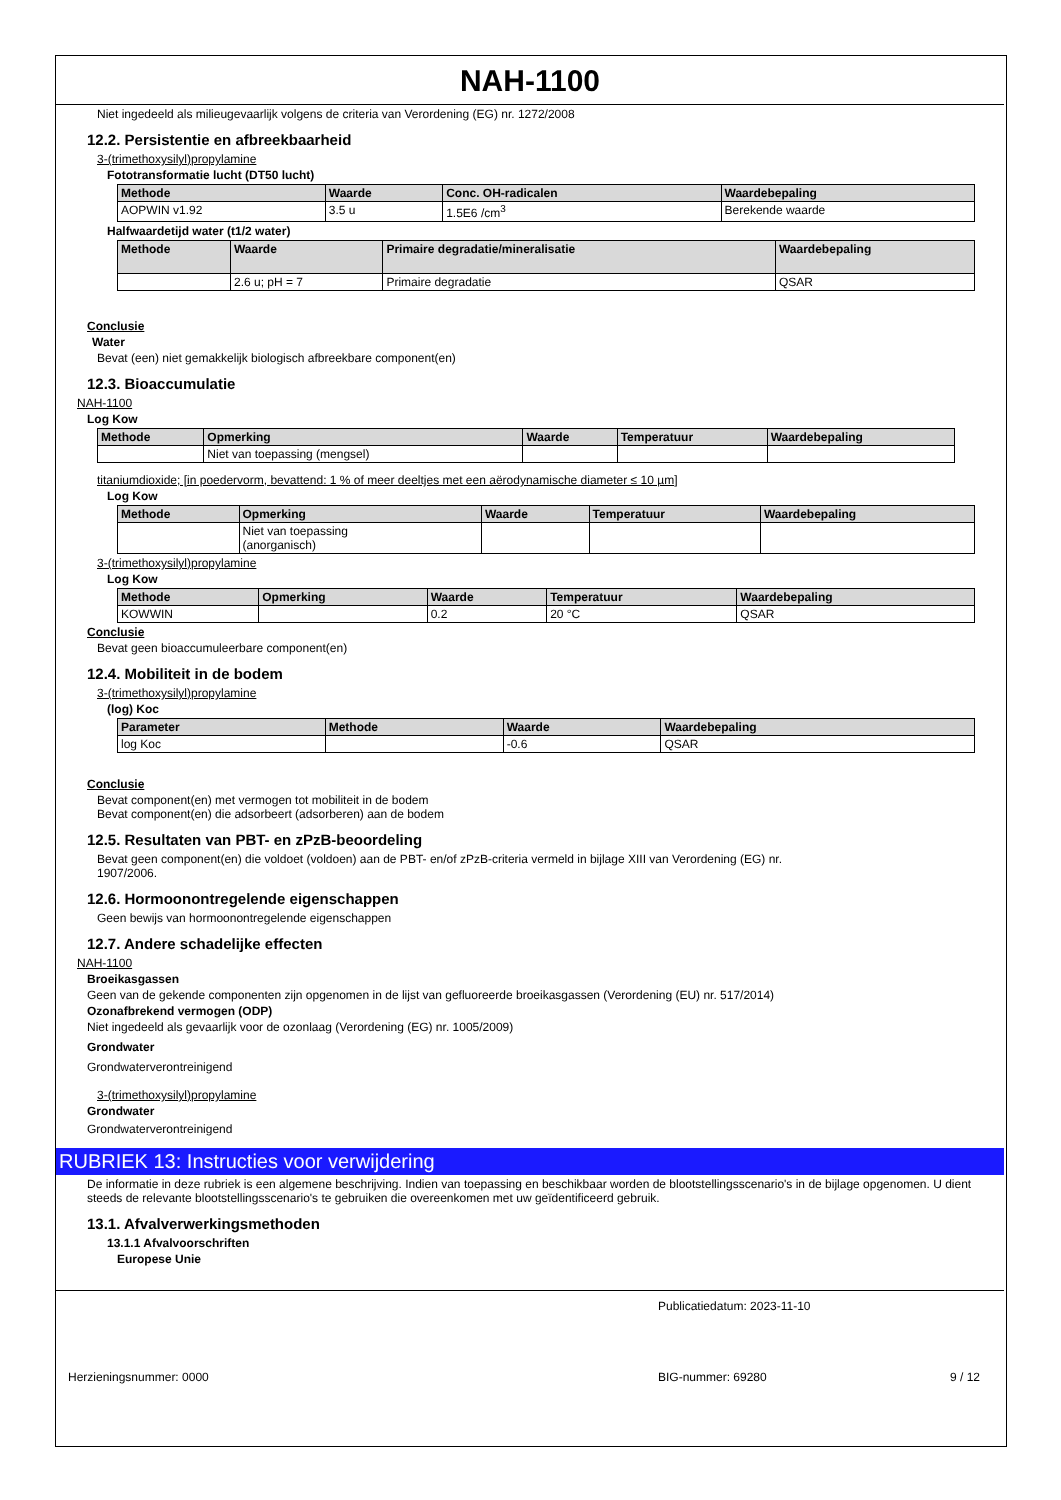NAH-1100
Niet ingedeeld als milieugevaarlijk volgens de criteria van Verordening (EG) nr. 1272/2008
12.2. Persistentie en afbreekbaarheid
3-(trimethoxysilyl)propylamine
Fototransformatie lucht (DT50 lucht)
| Methode | Waarde | Conc. OH-radicalen | Waardebepaling |
| --- | --- | --- | --- |
| AOPWIN v1.92 | 3.5 u | 1.5E6 /cm<sup>3</sup> | Berekende waarde |
Halfwaardetijd water (t1/2 water)
| Methode | Waarde | Primaire degradatie/mineralisatie | Waardebepaling |
| --- | --- | --- | --- |
| | 2.6 u; pH = 7 | Primaire degradatie | QSAR |
Conclusie
Water
Bevat (een) niet gemakkelijk biologisch afbreekbare component(en)
12.3. Bioaccumulatie
NAH-1100
Log Kow
| Methode | Opmerking | Waarde | Temperatuur | Waardebepaling |
| --- | --- | --- | --- | --- |
| | Niet van toepassing (mengsel) | | | |
titaniumdioxide; [in poedervorm, bevattend: 1 % of meer deeltjes met een aërodynamische diameter ≤ 10 µm]
Log Kow
| Methode | Opmerking | Waarde | Temperatuur | Waardebepaling |
| --- | --- | --- | --- | --- |
| | Niet van toepassing (anorganisch) | | | |
3-(trimethoxysilyl)propylamine
Log Kow
| Methode | Opmerking | Waarde | Temperatuur | Waardebepaling |
| --- | --- | --- | --- | --- |
| KOWWIN | | 0.2 | 20 °C | QSAR |
Conclusie
Bevat geen bioaccumuleerbare component(en)
12.4. Mobiliteit in de bodem
3-(trimethoxysilyl)propylamine
(log) Koc
| Parameter | Methode | Waarde | Waardebepaling |
| --- | --- | --- | --- |
| log Koc | | -0.6 | QSAR |
Conclusie
Bevat component(en) met vermogen tot mobiliteit in de bodem
Bevat component(en) die adsorbeert (adsorberen) aan de bodem
12.5. Resultaten van PBT- en zPzB-beoordeling
Bevat geen component(en) die voldoet (voldoen) aan de PBT- en/of zPzB-criteria vermeld in bijlage XIII van Verordening (EG) nr.
1907/2006.
12.6. Hormoonontregelende eigenschappen
Geen bewijs van hormoonontregelende eigenschappen
12.7. Andere schadelijke effecten
NAH-1100
Broeikasgassen
Geen van de gekende componenten zijn opgenomen in de lijst van gefluoreerde broeikasgassen (Verordening (EU) nr. 517/2014)
Ozonafbrekend vermogen (ODP)
Niet ingedeeld als gevaarlijk voor de ozonlaag (Verordening (EG) nr. 1005/2009)
Grondwater
Grondwaterverontreinigend
3-(trimethoxysilyl)propylamine
Grondwater
Grondwaterverontreinigend
RUBRIEK 13: Instructies voor verwijdering
De informatie in deze rubriek is een algemene beschrijving. Indien van toepassing en beschikbaar worden de blootstellingsscenario's in de bijlage opgenomen. U dient steeds de relevante blootstellingsscenario's te gebruiken die overeenkomen met uw geïdentificeerd gebruik.
13.1. Afvalverwerkingsmethoden
13.1.1 Afvalvoorschriften
Europese Unie
Publicatiedatum: 2023-11-10
Herzieningsnummer: 0000 BIG-nummer: 69280 9 / 12